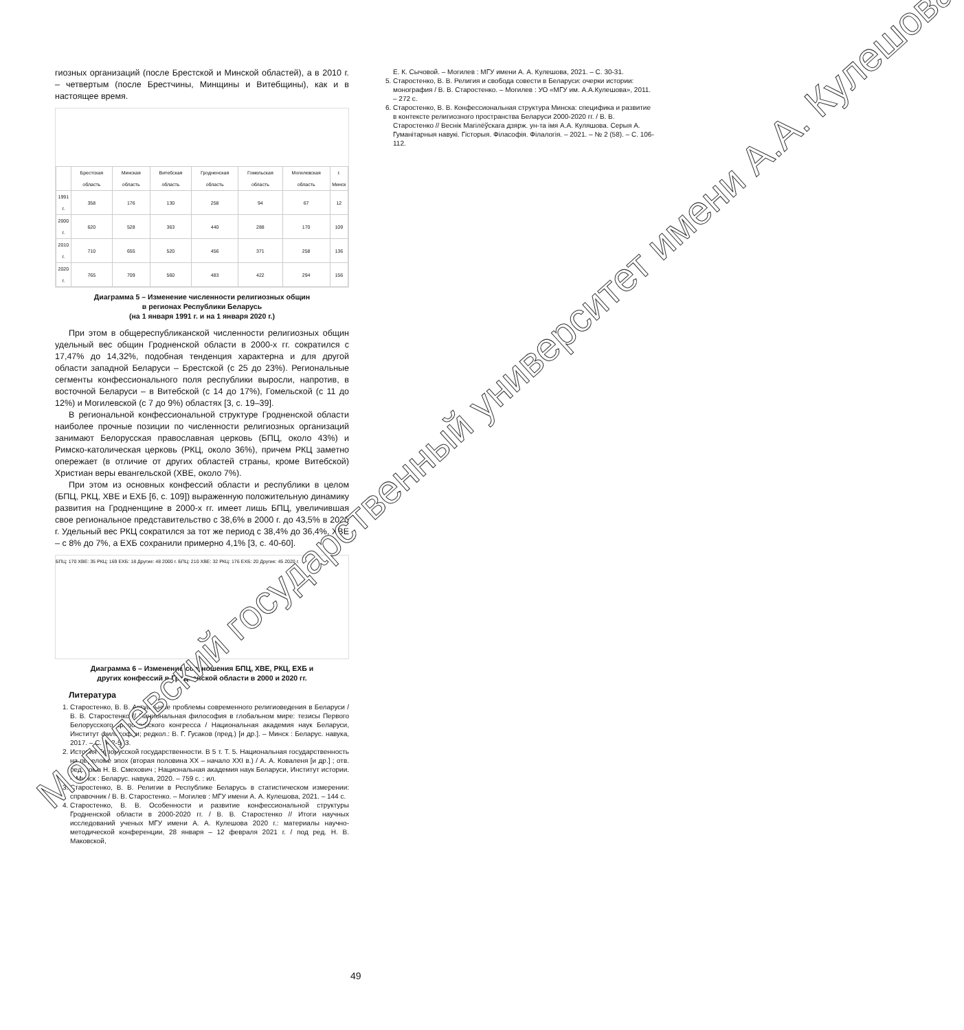гиозных организаций (после Брестской и Минской областей), а в 2010 г. – четвертым (после Брестчины, Минщины и Витебщины), как и в настоящее время.
| | Брестская область | Минская область | Витебская область | Гродненская область | Гомельская область | Могилевская область | г. Минск |
| --- | --- | --- | --- | --- | --- | --- | --- |
| 1991 г. | 358 | 176 | 130 | 258 | 94 | 67 | 12 |
| 2000 г. | 620 | 528 | 363 | 440 | 288 | 170 | 109 |
| 2010 г. | 710 | 655 | 520 | 456 | 371 | 258 | 136 |
| 2020 г. | 765 | 709 | 560 | 483 | 422 | 294 | 156 |
Диаграмма 5 – Изменение численности религиозных общин
в регионах Республики Беларусь
(на 1 января 1991 г. и на 1 января 2020 г.)
При этом в общереспубликанской численности религиозных общин удельный вес общин Гродненской области в 2000-х гг. сократился с 17,47% до 14,32%, подобная тенденция характерна и для другой области западной Беларуси – Брестской (с 25 до 23%). Региональные сегменты конфессионального поля республики выросли, напротив, в восточной Беларуси – в Витебской (с 14 до 17%), Гомельской (с 11 до 12%) и Могилевской (с 7 до 9%) областях [3, с. 19–39].
В региональной конфессиональной структуре Гродненской области наиболее прочные позиции по численности религиозных организаций занимают Белорусская православная церковь (БПЦ, около 43%) и Римско-католическая церковь (РКЦ, около 36%), причем РКЦ заметно опережает (в отличие от других областей страны, кроме Витебской) Христиан веры евангельской (ХВЕ, около 7%).
При этом из основных конфессий области и республики в целом (БПЦ, РКЦ, ХВЕ и ЕХБ [6, с. 109]) выраженную положительную динамику развития на Гродненщине в 2000-х гг. имеет лишь БПЦ, увеличившая свое региональное представительство с 38,6% в 2000 г. до 43,5% в 2020 г. Удельный вес РКЦ сократился за тот же период с 38,4% до 36,4%, ХВЕ – с 8% до 7%, а ЕХБ сохранили примерно 4,1% [3, с. 40-60].
БПЦ: 170 ХВЕ: 35 РКЦ: 169 ЕХБ: 18 Другие: 48 2000 г. БПЦ: 210 ХВЕ: 32 РКЦ: 176 ЕХБ: 20 Другие: 45 2020 г.
Диаграмма 6 – Изменение соотношения БПЦ, ХВЕ, РКЦ, ЕХБ и
других конфессий в Гродненской области в 2000 и 2020 гг.
Литература
1. Старостенко, В. В. Актуальные проблемы современного религиоведения в Беларуси / В. В. Старостенко // Национальная философия в глобальном мире: тезисы Первого Белорусского философского конгресса / Национальная академия наук Беларуси, Институт философии; редкол.: В. Г. Гусаков (пред.) [и др.]. – Минск : Беларус. навука, 2017. – С. 542-543.
2. История белорусской государственности. В 5 т. Т. 5. Национальная государственность на переломе эпох (вторая половина XX – начало XXI в.) / А. А. Коваленя [и др.] ; отв. ред. тома Н. В. Смехович ; Национальная академия наук Беларуси, Институт истории. – Минск : Беларус. навука, 2020. – 759 с. : ил.
3. Старостенко, В. В. Религии в Республике Беларусь в статистическом измерении: справочник / В. В. Старостенко. – Могилев : МГУ имени А. А. Кулешова, 2021. – 144 с.
4. Старостенко, В. В. Особенности и развитие конфессиональной структуры Гродненской области в 2000-2020 гг. / В. В. Старостенко // Итоги научных исследований ученых МГУ имени А. А. Кулешова 2020 г.: материалы научно-методической конференции, 28 января – 12 февраля 2021 г. / под ред. Н. В. Маковской,
Е. К. Сычовой. – Могилев : МГУ имени А. А. Кулешова, 2021. – С. 30-31.
5. Старостенко, В. В. Религия и свобода совести в Беларуси: очерки истории: монография / В. В. Старостенко. – Могилев : УО «МГУ им. А.А.Кулешова», 2011. – 272 с.
6. Старостенко, В. В. Конфессиональная структура Минска: специфика и развитие в контексте религиозного пространства Беларуси 2000-2020 гг. / В. В. Старостенко // Веснік Магілёўскага дзярж. ун-та імя А.А. Куляшова. Серыя А. Гуманітарныя навукі. Гісторыя. Філасофія. Філалогія. – 2021. – № 2 (58). – С. 106-112.
49
Могилевский государственный университет имени А.А. Кулешова